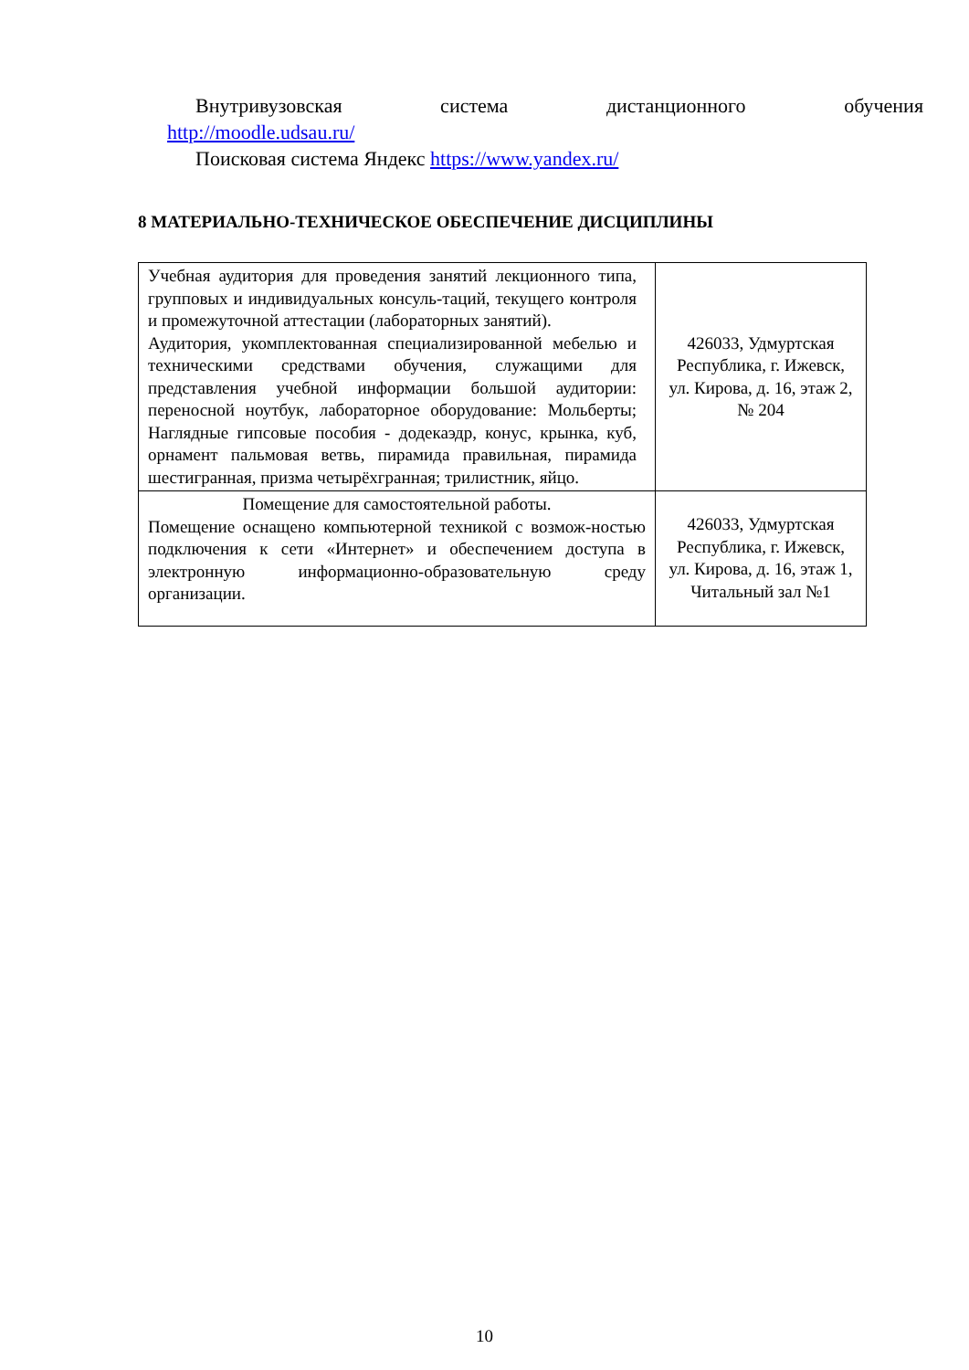Внутривузовская система дистанционного обучения
http://moodle.udsau.ru/
Поисковая система Яндекс https://www.yandex.ru/
8 МАТЕРИАЛЬНО-ТЕХНИЧЕСКОЕ ОБЕСПЕЧЕНИЕ ДИСЦИПЛИНЫ
| Учебная аудитория для проведения занятий лекционного типа, групповых и индивидуальных консуль-таций, текущего контроля и промежуточной аттестации (лабораторных занятий). Аудитория, укомплектованная специализированной мебелью и техническими средствами обучения, служащими для представления учебной информации большой аудитории: переносной ноутбук, лабораторное оборудование: Мольберты; Наглядные гипсовые пособия - додекаэдр, конус, крынка, куб, орнамент пальмовая ветвь, пирамида правильная, пирамида шестигранная, призма четырёхгранная; трилистник, яйцо. | 426033, Удмуртская Республика, г. Ижевск, ул. Кирова, д. 16, этаж 2, № 204 |
| Помещение для самостоятельной работы. Помещение оснащено компьютерной техникой с возмож-ностью подключения к сети «Интернет» и обеспечением доступа в электронную информационно-образовательную среду организации. | 426033, Удмуртская Республика, г. Ижевск, ул. Кирова, д. 16, этаж 1, Читальный зал №1 |
10